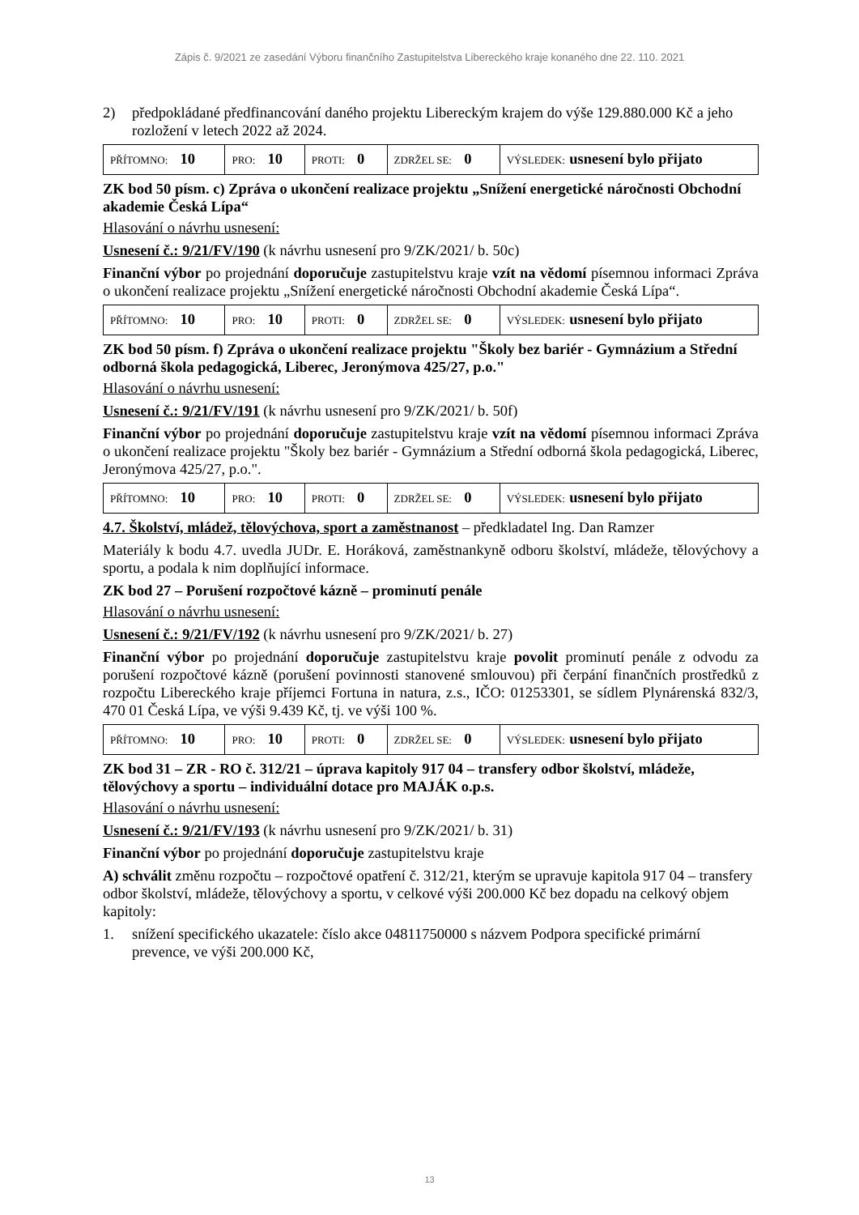Zápis č. 9/2021 ze zasedání Výboru finančního Zastupitelstva Libereckého kraje konaného dne 22. 110. 2021
2) předpokládané předfinancování daného projektu Libereckým krajem do výše 129.880.000 Kč a jeho rozložení v letech 2022 až 2024.
| PŘÍTOMNO: 10 | PRO: 10 | PROTI: 0 | ZDRŽEL SE: 0 | VÝSLEDEK: usnesení bylo přijato |
ZK bod 50 písm. c) Zpráva o ukončení realizace projektu „Snížení energetické náročnosti Obchodní akademie Česká Lípa“
Hlasování o návrhu usnesení:
Usnesení č.: 9/21/FV/190 (k návrhu usnesení pro 9/ZK/2021/ b. 50c)
Finanční výbor po projednání doporučuje zastupitelstvu kraje vzít na vědomí písemnou informaci Zpráva o ukončení realizace projektu „Snížení energetické náročnosti Obchodní akademie Česká Lípa“.
| PŘÍTOMNO: 10 | PRO: 10 | PROTI: 0 | ZDRŽEL SE: 0 | VÝSLEDEK: usnesení bylo přijato |
ZK bod 50 písm. f) Zpráva o ukončení realizace projektu "Školy bez bariér - Gymnázium a Střední odborná škola pedagogická, Liberec, Jeronýmova 425/27, p.o."
Hlasování o návrhu usnesení:
Usnesení č.: 9/21/FV/191 (k návrhu usnesení pro 9/ZK/2021/ b. 50f)
Finanční výbor po projednání doporučuje zastupitelstvu kraje vzít na vědomí písemnou informaci Zpráva o ukončení realizace projektu "Školy bez bariér - Gymnázium a Střední odborná škola pedagogická, Liberec, Jeronýmova 425/27, p.o.".
| PŘÍTOMNO: 10 | PRO: 10 | PROTI: 0 | ZDRŽEL SE: 0 | VÝSLEDEK: usnesení bylo přijato |
4.7. Školství, mládež, tělovýchova, sport a zaměstnanost – předkladatel Ing. Dan Ramzer
Materiály k bodu 4.7. uvedla JUDr. E. Horáková, zaměstnankyně odboru školství, mládeže, tělovýchovy a sportu, a podala k nim doplňující informace.
ZK bod 27 – Porušení rozpočtové kázně – prominutí penále
Hlasování o návrhu usnesení:
Usnesení č.: 9/21/FV/192 (k návrhu usnesení pro 9/ZK/2021/ b. 27)
Finanční výbor po projednání doporučuje zastupitelstvu kraje povolit prominutí penále z odvodu za porušení rozpočtové kázně (porušení povinnosti stanovené smlouvou) při čerpání finančních prostředků z rozpočtu Libereckého kraje příjemci Fortuna in natura, z.s., IČO: 01253301, se sídlem Plynárenská 832/3, 470 01 Česká Lípa, ve výši 9.439 Kč, tj. ve výši 100 %.
| PŘÍTOMNO: 10 | PRO: 10 | PROTI: 0 | ZDRŽEL SE: 0 | VÝSLEDEK: usnesení bylo přijato |
ZK bod 31 – ZR - RO č. 312/21 – úprava kapitoly 917 04 – transfery odbor školství, mládeže, tělovýchovy a sportu – individuální dotace pro MAJÁK o.p.s.
Hlasování o návrhu usnesení:
Usnesení č.: 9/21/FV/193 (k návrhu usnesení pro 9/ZK/2021/ b. 31)
Finanční výbor po projednání doporučuje zastupitelstvu kraje
A) schválit změnu rozpočtu – rozpočtové opatření č. 312/21, kterým se upravuje kapitola 917 04 – transfery odbor školství, mládeže, tělovýchovy a sportu, v celkové výši 200.000 Kč bez dopadu na celkový objem kapitoly:
1. snížení specifického ukazatele: číslo akce 04811750000 s názvem Podpora specifické primární prevence, ve výši 200.000 Kč,
13